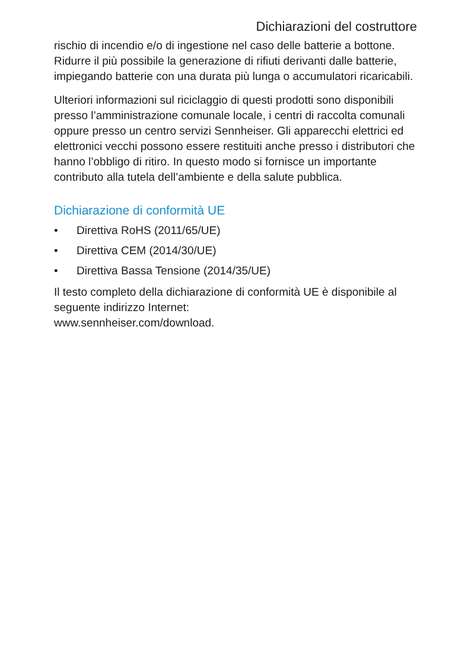Dichiarazioni del costruttore
rischio di incendio e/o di ingestione nel caso delle batterie a bottone. Ridurre il più possibile la generazione di rifiuti derivanti dalle batterie, impiegando batterie con una durata più lunga o accumulatori ricaricabili.
Ulteriori informazioni sul riciclaggio di questi prodotti sono disponibili presso l’amministrazione comunale locale, i centri di raccolta comunali oppure presso un centro servizi Sennheiser. Gli apparecchi elettrici ed elettronici vecchi possono essere restituiti anche presso i distributori che hanno l’obbligo di ritiro. In questo modo si fornisce un importante contributo alla tutela dell’ambiente e della salute pubblica.
Dichiarazione di conformità UE
• Direttiva RoHS (2011/65/UE)
• Direttiva CEM (2014/30/UE)
• Direttiva Bassa Tensione (2014/35/UE)
Il testo completo della dichiarazione di conformità UE è disponibile al seguente indirizzo Internet:
www.sennheiser.com/download.